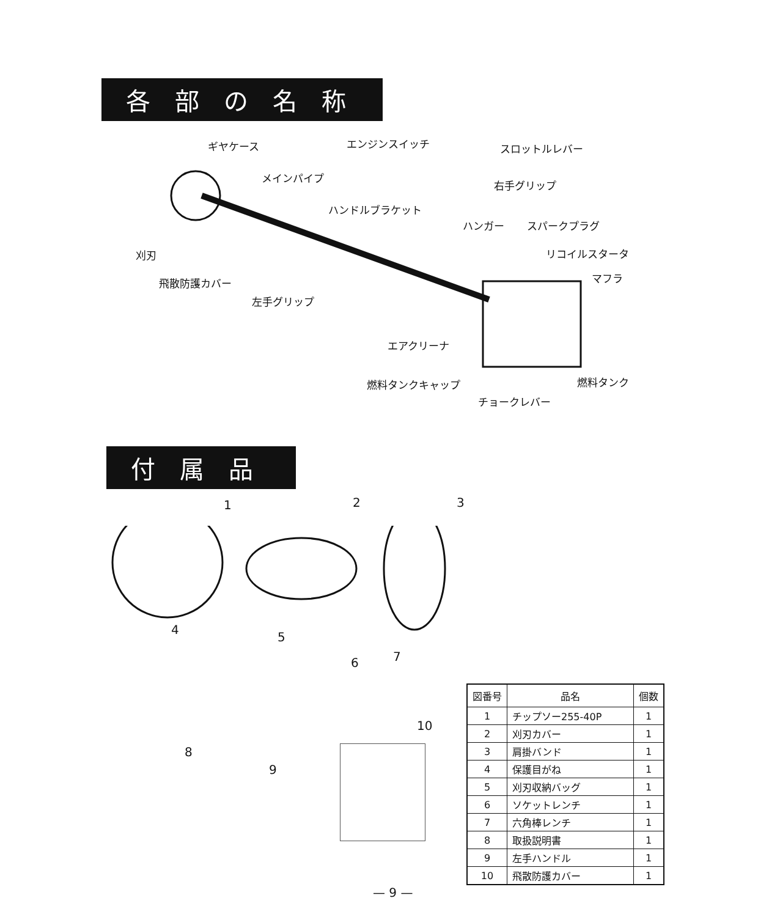各部の名称
ギヤケース エンジンスイッチ スロットルレバー
メインパイプ
右手グリップ
ハンドルブラケット
ハンガー スパークプラグ
リコイルスタータ
刈刃
マフラ
飛散防護カバー
左手グリップ
エアクリーナ
燃料タンクキャップ 燃料タンク
チョークレバー
付属品
1 2 3
4
5
6 7
10
8
9
| 図番号 | 品名 | 個数 |
| --- | --- | --- |
| 1 | チップソー255-40P | 1 |
| 2 | 刈刃カバー | 1 |
| 3 | 肩掛バンド | 1 |
| 4 | 保護目がね | 1 |
| 5 | 刈刃収納バッグ | 1 |
| 6 | ソケットレンチ | 1 |
| 7 | 六角棒レンチ | 1 |
| 8 | 取扱説明書 | 1 |
| 9 | 左手ハンドル | 1 |
| 10 | 飛散防護カバー | 1 |
— 9 —